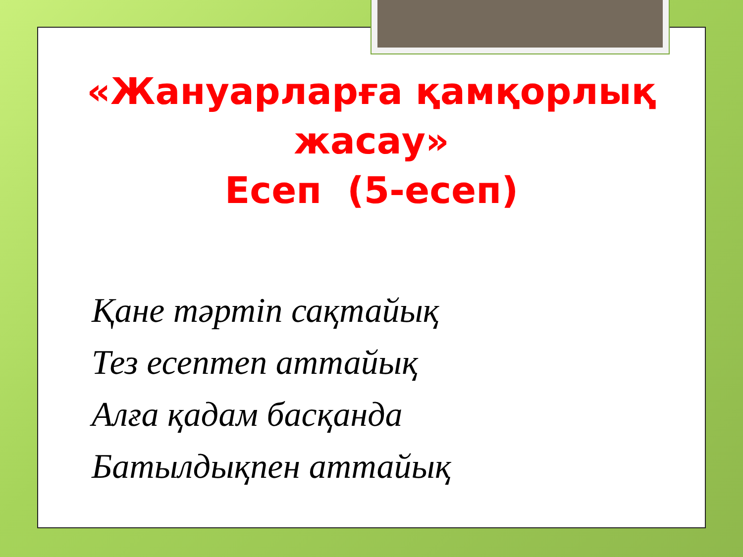«Жануарларға қамқорлық жасау»
Есеп (5-есеп)
Қане тәртіп сақтайық
Тез есептеп аттайық
Алға қадам басқанда
Батылдықпен аттайық